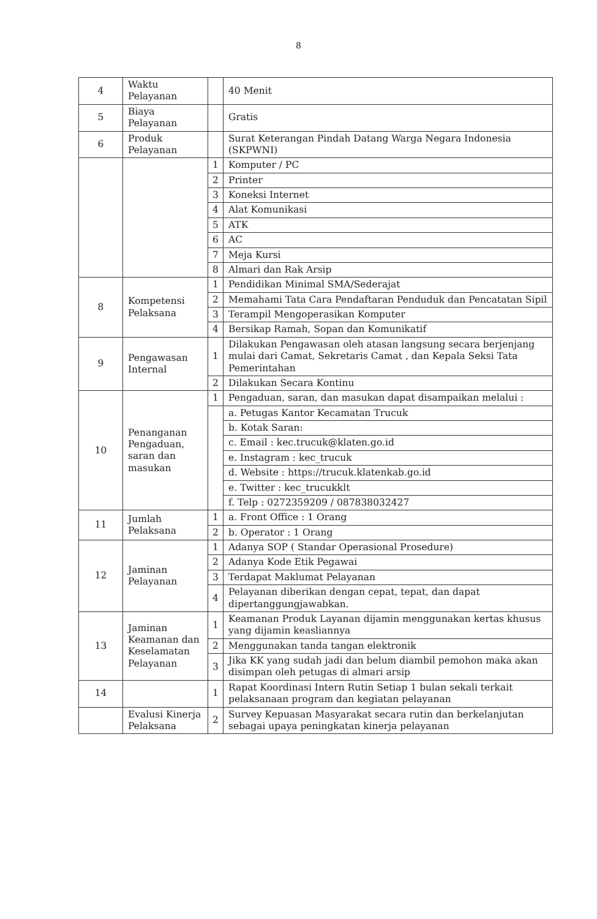8
| 4 | Waktu Pelayanan | | 40 Menit |
| 5 | Biaya Pelayanan | | Gratis |
| 6 | Produk Pelayanan | | Surat Keterangan Pindah Datang Warga Negara Indonesia (SKPWNI) |
| | | 1 | Komputer / PC |
| | | 2 | Printer |
| | | 3 | Koneksi Internet |
| | | 4 | Alat Komunikasi |
| | | 5 | ATK |
| | | 6 | AC |
| | | 7 | Meja Kursi |
| | | 8 | Almari dan Rak Arsip |
| 8 | Kompetensi Pelaksana | 1 | Pendidikan Minimal SMA/Sederajat |
| | | 2 | Memahami Tata Cara Pendaftaran Penduduk dan Pencatatan Sipil |
| | | 3 | Terampil Mengoperasikan Komputer |
| | | 4 | Bersikap Ramah, Sopan dan Komunikatif |
| 9 | Pengawasan Internal | 1 | Dilakukan Pengawasan oleh atasan langsung secara berjenjang mulai dari Camat, Sekretaris Camat , dan Kepala Seksi Tata Pemerintahan |
| | | 2 | Dilakukan Secara Kontinu |
| 10 | Penanganan Pengaduan, saran dan masukan | 1 | Pengaduan, saran, dan masukan dapat disampaikan melalui : |
| | | | a. Petugas Kantor Kecamatan Trucuk |
| | | | b. Kotak Saran: |
| | | | c. Email : kec.trucuk@klaten.go.id |
| | | | e. Instagram : kec_trucuk |
| | | | d. Website : https://trucuk.klatenkab.go.id |
| | | | e. Twitter : kec_trucukklt |
| | | | f. Telp : 0272359209 / 087838032427 |
| 11 | Jumlah Pelaksana | 1 | a. Front Office : 1 Orang |
| | | 2 | b. Operator : 1 Orang |
| 12 | Jaminan Pelayanan | 1 | Adanya SOP ( Standar Operasional Prosedure) |
| | | 2 | Adanya Kode Etik Pegawai |
| | | 3 | Terdapat Maklumat Pelayanan |
| | | 4 | Pelayanan diberikan dengan cepat, tepat, dan dapat dipertanggungjawabkan. |
| 13 | Jaminan Keamanan dan Keselamatan Pelayanan | 1 | Keamanan Produk Layanan dijamin menggunakan kertas khusus yang dijamin keasliannya |
| | | 2 | Menggunakan tanda tangan elektronik |
| | | 3 | Jika KK yang sudah jadi dan belum diambil pemohon maka akan disimpan oleh petugas di almari arsip |
| 14 | | 1 | Rapat Koordinasi Intern Rutin Setiap 1 bulan sekali terkait pelaksanaan program dan kegiatan pelayanan |
| | Evalusi Kinerja Pelaksana | 2 | Survey Kepuasan Masyarakat secara rutin dan berkelanjutan sebagai upaya peningkatan kinerja pelayanan |